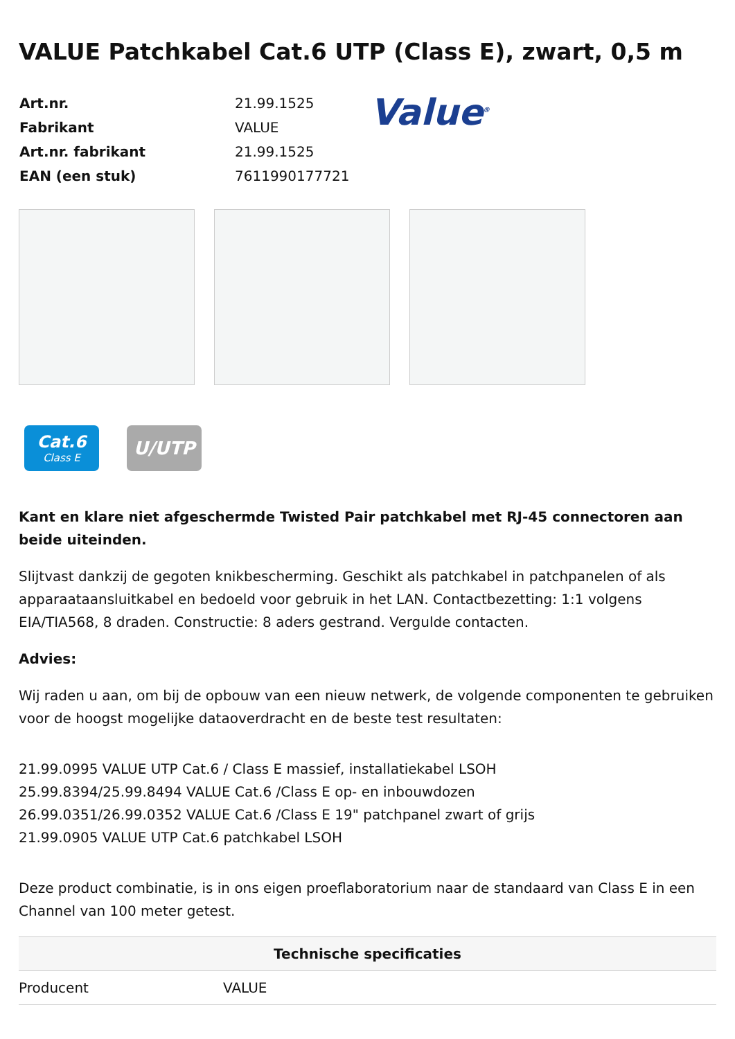VALUE Patchkabel Cat.6 UTP (Class E), zwart, 0,5 m
| Art.nr. | 21.99.1525 |
| Fabrikant | VALUE |
| Art.nr. fabrikant | 21.99.1525 |
| EAN (een stuk) | 7611990177721 |
Value<sup>®</sup>
Cat.6
Class E
U/UTP
Kant en klare niet afgeschermde Twisted Pair patchkabel met RJ-45 connectoren aan beide uiteinden.
Slijtvast dankzij de gegoten knikbescherming. Geschikt als patchkabel in patchpanelen of als apparaataansluitkabel en bedoeld voor gebruik in het LAN. Contactbezetting: 1:1 volgens EIA/TIA568, 8 draden. Constructie: 8 aders gestrand. Vergulde contacten.
Advies:
Wij raden u aan, om bij de opbouw van een nieuw netwerk, de volgende componenten te gebruiken voor de hoogst mogelijke dataoverdracht en de beste test resultaten:
21.99.0995 VALUE UTP Cat.6 / Class E massief, installatiekabel LSOH
25.99.8394/25.99.8494 VALUE Cat.6 /Class E op- en inbouwdozen
26.99.0351/26.99.0352 VALUE Cat.6 /Class E 19" patchpanel zwart of grijs
21.99.0905 VALUE UTP Cat.6 patchkabel LSOH
Deze product combinatie, is in ons eigen proeflaboratorium naar de standaard van Class E in een Channel van 100 meter getest.
| Technische specificaties | |
| --- | --- |
| Producent | VALUE |